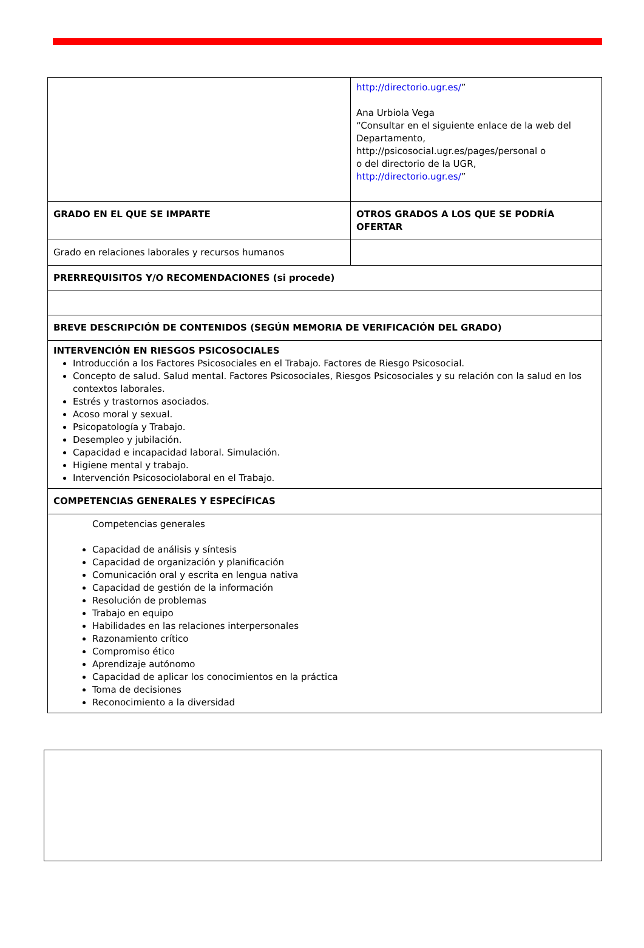| | http://directorio.ugr.es/ ” Ana Urbiola Vega “Consultar en el siguiente enlace de la web del Departamento, http://psicosocial.ugr.es/pages/personal o o del directorio de la UGR, http://directorio.ugr.es/ ” |
| GRADO EN EL QUE SE IMPARTE | OTROS GRADOS A LOS QUE SE PODRÍA OFERTAR |
| Grado en relaciones laborales y recursos humanos | |
| PRERREQUISITOS Y/O RECOMENDACIONES (si procede) | |
| BREVE DESCRIPCIÓN DE CONTENIDOS (SEGÚN MEMORIA DE VERIFICACIÓN DEL GRADO) | |
| INTERVENCIÓN EN RIESGOS PSICOSOCIALES Introducción a los Factores Psicosociales en el Trabajo. Factores de Riesgo Psicosocial. Concepto de salud. Salud mental. Factores Psicosociales, Riesgos Psicosociales y su relación con la salud en los contextos laborales. Estrés y trastornos asociados. Acoso moral y sexual. Psicopatología y Trabajo. Desempleo y jubilación. Capacidad e incapacidad laboral. Simulación. Higiene mental y trabajo. Intervención Psicosociolaboral en el Trabajo. | |
| COMPETENCIAS GENERALES Y ESPECÍFICAS | |
| Competencias generales Capacidad de análisis y síntesis Capacidad de organización y planificación Comunicación oral y escrita en lengua nativa Capacidad de gestión de la información Resolución de problemas Trabajo en equipo Habilidades en las relaciones interpersonales Razonamiento crítico Compromiso ético Aprendizaje autónomo Capacidad de aplicar los conocimientos en la práctica Toma de decisiones Reconocimiento a la diversidad | |